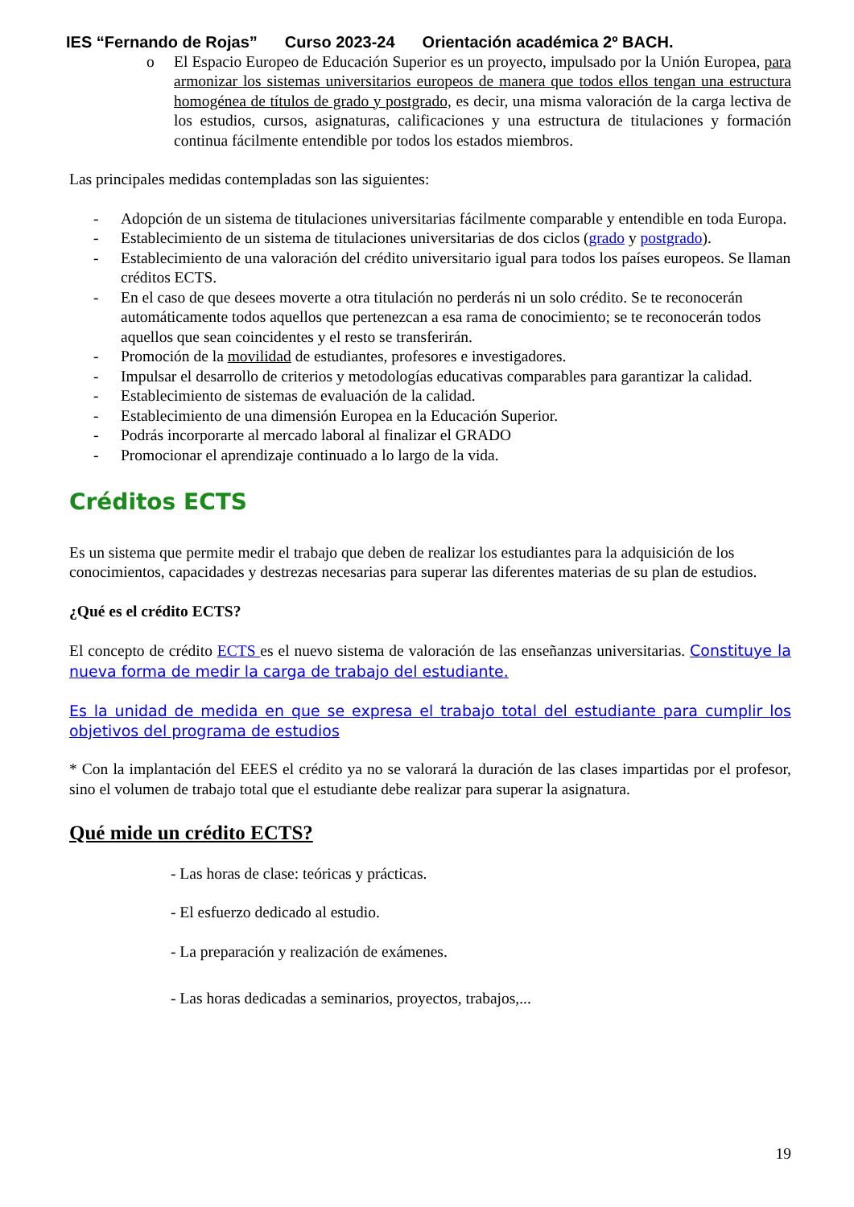IES “Fernando de Rojas” Curso 2023-24 Orientación académica 2º BACH.
o El Espacio Europeo de Educación Superior es un proyecto, impulsado por la Unión Europea, para armonizar los sistemas universitarios europeos de manera que todos ellos tengan una estructura homogénea de títulos de grado y postgrado, es decir, una misma valoración de la carga lectiva de los estudios, cursos, asignaturas, calificaciones y una estructura de titulaciones y formación continua fácilmente entendible por todos los estados miembros.
Las principales medidas contempladas son las siguientes:
- Adopción de un sistema de titulaciones universitarias fácilmente comparable y entendible en toda Europa.
- Establecimiento de un sistema de titulaciones universitarias de dos ciclos (grado y postgrado).
- Establecimiento de una valoración del crédito universitario igual para todos los países europeos. Se llaman créditos ECTS.
- En el caso de que desees moverte a otra titulación no perderás ni un solo crédito. Se te reconocerán automáticamente todos aquellos que pertenezcan a esa rama de conocimiento; se te reconocerán todos aquellos que sean coincidentes y el resto se transferirán.
- Promoción de la movilidad de estudiantes, profesores e investigadores.
- Impulsar el desarrollo de criterios y metodologías educativas comparables para garantizar la calidad.
- Establecimiento de sistemas de evaluación de la calidad.
- Establecimiento de una dimensión Europea en la Educación Superior.
- Podrás incorporarte al mercado laboral al finalizar el GRADO
- Promocionar el aprendizaje continuado a lo largo de la vida.
Créditos ECTS
Es un sistema que permite medir el trabajo que deben de realizar los estudiantes para la adquisición de los conocimientos, capacidades y destrezas necesarias para superar las diferentes materias de su plan de estudios.
¿Qué es el crédito ECTS?
El concepto de crédito ECTS es el nuevo sistema de valoración de las enseñanzas universitarias. Constituye la nueva forma de medir la carga de trabajo del estudiante.
Es la unidad de medida en que se expresa el trabajo total del estudiante para cumplir los objetivos del programa de estudios
* Con la implantación del EEES el crédito ya no se valorará la duración de las clases impartidas por el profesor, sino el volumen de trabajo total que el estudiante debe realizar para superar la asignatura.
Qué mide un crédito ECTS?
- Las horas de clase: teóricas y prácticas.
- El esfuerzo dedicado al estudio.
- La preparación y realización de exámenes.
- Las horas dedicadas a seminarios, proyectos, trabajos,...
19